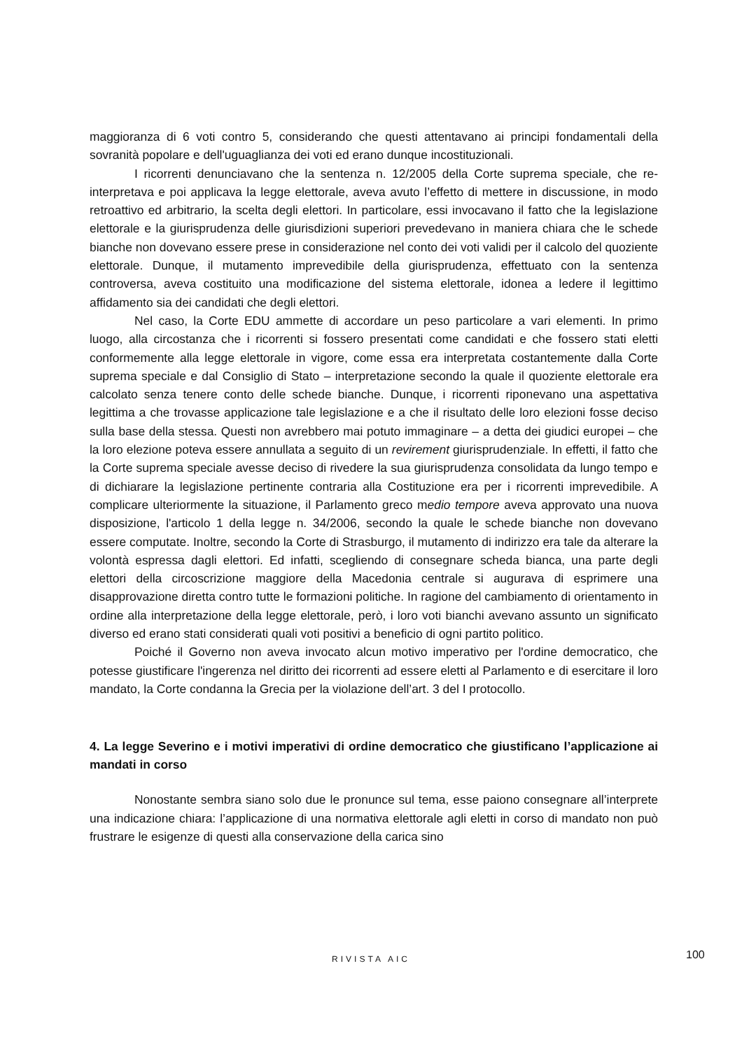maggioranza di 6 voti contro 5, considerando che questi attentavano ai principi fondamentali della sovranità popolare e dell'uguaglianza dei voti ed erano dunque incostituzionali.
I ricorrenti denunciavano che la sentenza n. 12/2005 della Corte suprema speciale, che re-interpretava e poi applicava la legge elettorale, aveva avuto l’effetto di mettere in discussione, in modo retroattivo ed arbitrario, la scelta degli elettori. In particolare, essi invocavano il fatto che la legislazione elettorale e la giurisprudenza delle giurisdizioni superiori prevedevano in maniera chiara che le schede bianche non dovevano essere prese in considerazione nel conto dei voti validi per il calcolo del quoziente elettorale. Dunque, il mutamento imprevedibile della giurisprudenza, effettuato con la sentenza controversa, aveva costituito una modificazione del sistema elettorale, idonea a ledere il legittimo affidamento sia dei candidati che degli elettori.
Nel caso, la Corte EDU ammette di accordare un peso particolare a vari elementi. In primo luogo, alla circostanza che i ricorrenti si fossero presentati come candidati e che fossero stati eletti conformemente alla legge elettorale in vigore, come essa era interpretata costantemente dalla Corte suprema speciale e dal Consiglio di Stato – interpretazione secondo la quale il quoziente elettorale era calcolato senza tenere conto delle schede bianche. Dunque, i ricorrenti riponevano una aspettativa legittima a che trovasse applicazione tale legislazione e a che il risultato delle loro elezioni fosse deciso sulla base della stessa. Questi non avrebbero mai potuto immaginare – a detta dei giudici europei – che la loro elezione poteva essere annullata a seguito di un revirement giurisprudenziale. In effetti, il fatto che la Corte suprema speciale avesse deciso di rivedere la sua giurisprudenza consolidata da lungo tempo e di dichiarare la legislazione pertinente contraria alla Costituzione era per i ricorrenti imprevedibile. A complicare ulteriormente la situazione, il Parlamento greco medio tempore aveva approvato una nuova disposizione, l'articolo 1 della legge n. 34/2006, secondo la quale le schede bianche non dovevano essere computate. Inoltre, secondo la Corte di Strasburgo, il mutamento di indirizzo era tale da alterare la volontà espressa dagli elettori. Ed infatti, scegliendo di consegnare scheda bianca, una parte degli elettori della circoscrizione maggiore della Macedonia centrale si augurava di esprimere una disapprovazione diretta contro tutte le formazioni politiche. In ragione del cambiamento di orientamento in ordine alla interpretazione della legge elettorale, però, i loro voti bianchi avevano assunto un significato diverso ed erano stati considerati quali voti positivi a beneficio di ogni partito politico.
Poiché il Governo non aveva invocato alcun motivo imperativo per l'ordine democratico, che potesse giustificare l'ingerenza nel diritto dei ricorrenti ad essere eletti al Parlamento e di esercitare il loro mandato, la Corte condanna la Grecia per la violazione dell’art. 3 del I protocollo.
4. La legge Severino e i motivi imperativi di ordine democratico che giustificano l’applicazione ai mandati in corso
Nonostante sembra siano solo due le pronunce sul tema, esse paiono consegnare all’interprete una indicazione chiara: l’applicazione di una normativa elettorale agli eletti in corso di mandato non può frustrare le esigenze di questi alla conservazione della carica sino
RIVISTA AIC 100